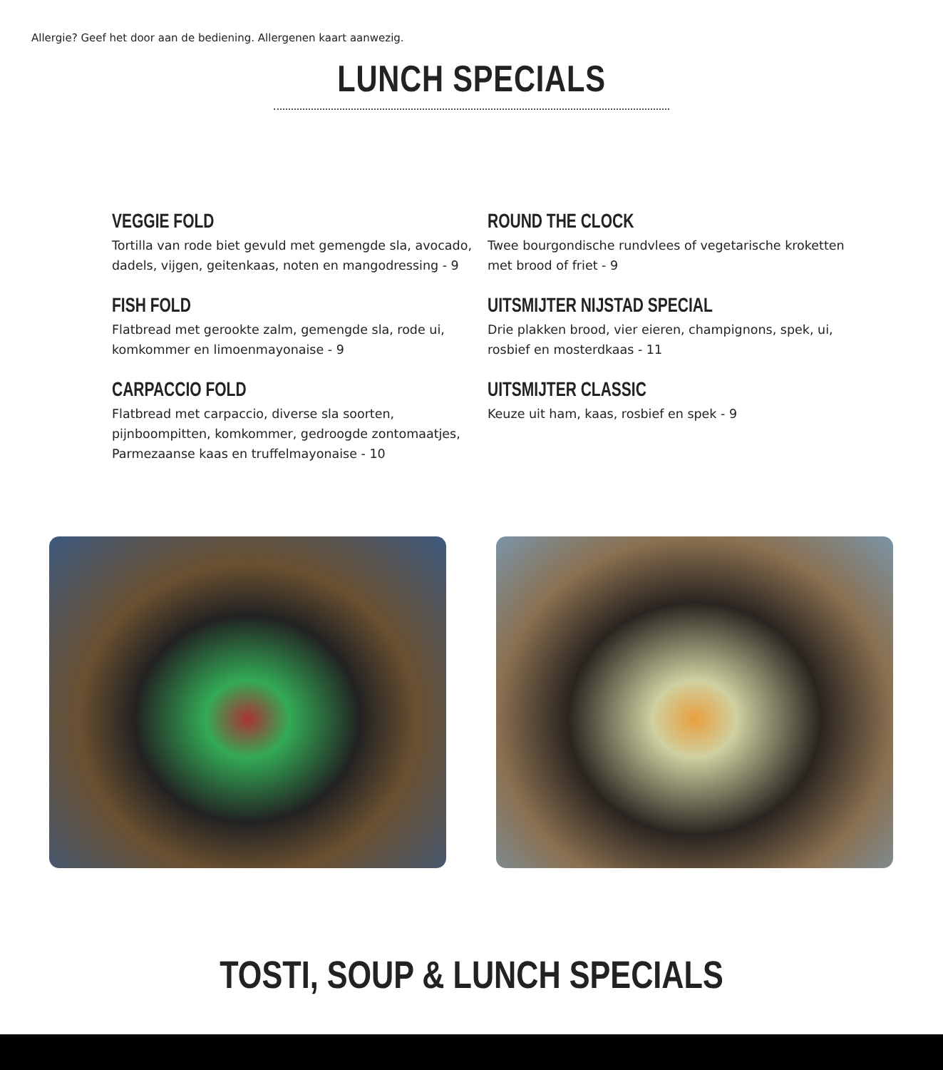Allergie? Geef het door aan de bediening. Allergenen kaart aanwezig.
LUNCH SPECIALS
VEGGIE FOLD
Tortilla van rode biet gevuld met gemengde sla, avocado, dadels, vijgen, geitenkaas, noten en mangodressing - 9
FISH FOLD
Flatbread met gerookte zalm, gemengde sla, rode ui, komkommer en limoenmayonaise - 9
CARPACCIO FOLD
Flatbread met carpaccio, diverse sla soorten, pijnboompitten, komkommer, gedroogde zontomaatjes, Parmezaanse kaas en truffelmayonaise - 10
ROUND THE CLOCK
Twee bourgondische rundvlees of vegetarische kroketten met brood of friet - 9
UITSMIJTER NIJSTAD SPECIAL
Drie plakken brood, vier eieren, champignons, spek, ui, rosbief en mosterdkaas - 11
UITSMIJTER CLASSIC
Keuze uit ham, kaas, rosbief en spek - 9
TOSTI, SOUP & LUNCH SPECIALS